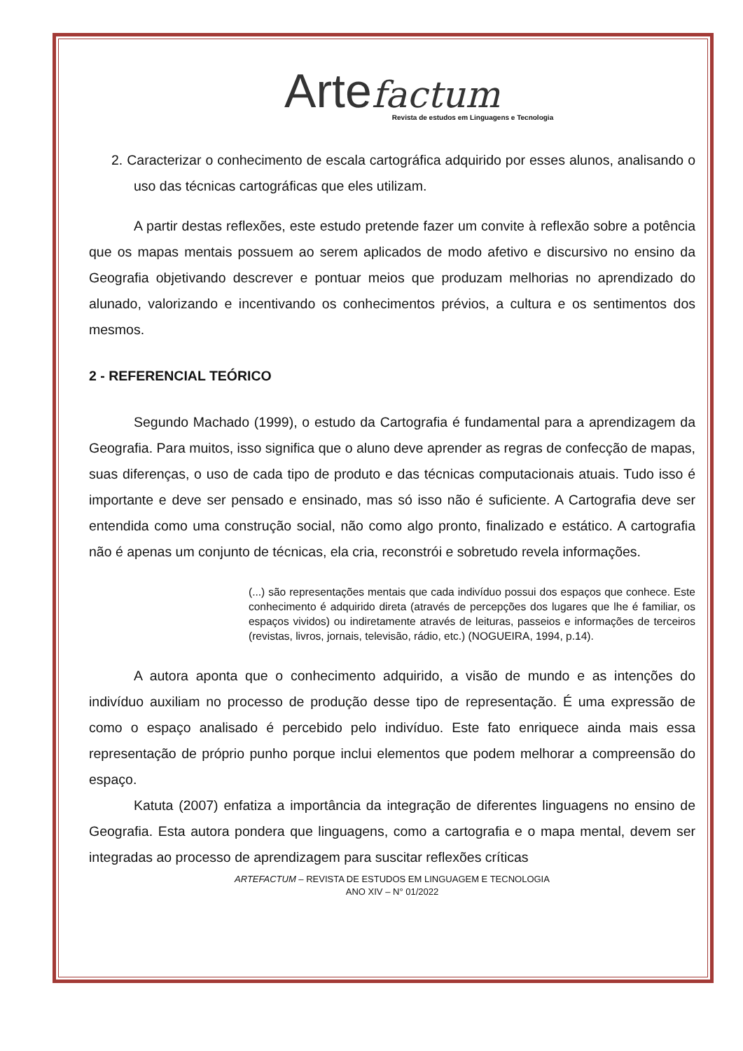Arte factum
Revista de estudos em Linguagens e Tecnologia
2. Caracterizar o conhecimento de escala cartográfica adquirido por esses alunos, analisando o uso das técnicas cartográficas que eles utilizam.
A partir destas reflexões, este estudo pretende fazer um convite à reflexão sobre a potência que os mapas mentais possuem ao serem aplicados de modo afetivo e discursivo no ensino da Geografia objetivando descrever e pontuar meios que produzam melhorias no aprendizado do alunado, valorizando e incentivando os conhecimentos prévios, a cultura e os sentimentos dos mesmos.
2 - REFERENCIAL TEÓRICO
Segundo Machado (1999), o estudo da Cartografia é fundamental para a aprendizagem da Geografia. Para muitos, isso significa que o aluno deve aprender as regras de confecção de mapas, suas diferenças, o uso de cada tipo de produto e das técnicas computacionais atuais. Tudo isso é importante e deve ser pensado e ensinado, mas só isso não é suficiente. A Cartografia deve ser entendida como uma construção social, não como algo pronto, finalizado e estático. A cartografia não é apenas um conjunto de técnicas, ela cria, reconstrói e sobretudo revela informações.
(...) são representações mentais que cada indivíduo possui dos espaços que conhece. Este conhecimento é adquirido direta (através de percepções dos lugares que lhe é familiar, os espaços vividos) ou indiretamente através de leituras, passeios e informações de terceiros (revistas, livros, jornais, televisão, rádio, etc.) (NOGUEIRA, 1994, p.14).
A autora aponta que o conhecimento adquirido, a visão de mundo e as intenções do indivíduo auxiliam no processo de produção desse tipo de representação. É uma expressão de como o espaço analisado é percebido pelo indivíduo. Este fato enriquece ainda mais essa representação de próprio punho porque inclui elementos que podem melhorar a compreensão do espaço.
Katuta (2007) enfatiza a importância da integração de diferentes linguagens no ensino de Geografia. Esta autora pondera que linguagens, como a cartografia e o mapa mental, devem ser integradas ao processo de aprendizagem para suscitar reflexões críticas
ARTEFACTUM – REVISTA DE ESTUDOS EM LINGUAGEM E TECNOLOGIA
ANO XIV – N° 01/2022